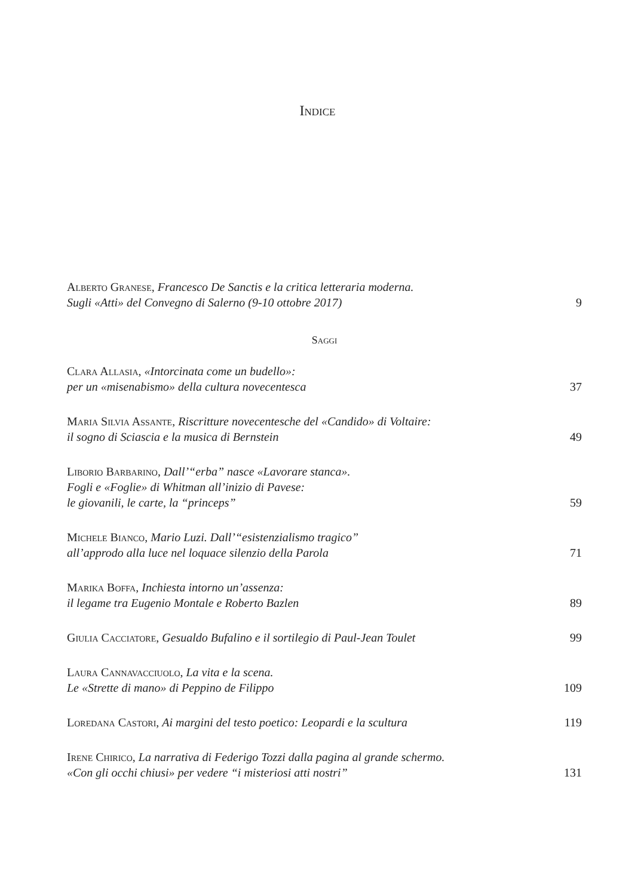Indice
Alberto Granese, Francesco De Sanctis e la critica letteraria moderna.
Sugli «Atti» del Convegno di Salerno (9-10 ottobre 2017)
9
Saggi
Clara Allasia, «Intorcinata come un budello»:
per un «misenabismo» della cultura novecentesca
37
Maria Silvia Assante, Riscritture novecentesche del «Candido» di Voltaire:
il sogno di Sciascia e la musica di Bernstein
49
Liborio Barbarino, Dall’“erba” nasce «Lavorare stanca».
Fogli e «Foglie» di Whitman all’inizio di Pavese:
le giovanili, le carte, la “princeps”
59
Michele Bianco, Mario Luzi. Dall’“esistenzialismo tragico”
all’approdo alla luce nel loquace silenzio della Parola
71
Marika Boffa, Inchiesta intorno un’assenza:
il legame tra Eugenio Montale e Roberto Bazlen
89
Giulia Cacciatore, Gesualdo Bufalino e il sortilegio di Paul-Jean Toulet
99
Laura Cannavacciuolo, La vita e la scena.
Le «Strette di mano» di Peppino de Filippo
109
Loredana Castori, Ai margini del testo poetico: Leopardi e la scultura
119
Irene Chirico, La narrativa di Federigo Tozzi dalla pagina al grande schermo.
«Con gli occhi chiusi» per vedere “i misteriosi atti nostri”
131